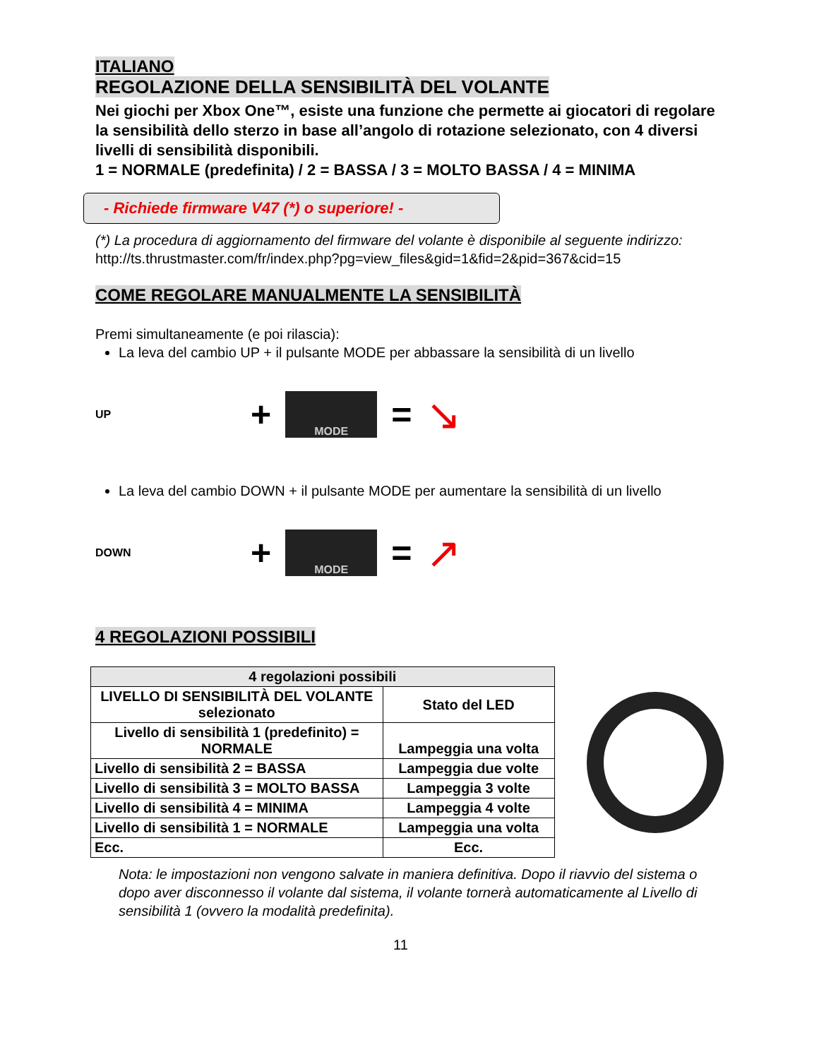ITALIANO
REGOLAZIONE DELLA SENSIBILITÀ DEL VOLANTE
Nei giochi per Xbox One™, esiste una funzione che permette ai giocatori di regolare la sensibilità dello sterzo in base all’angolo di rotazione selezionato, con 4 diversi livelli di sensibilità disponibili.
1 = NORMALE (predefinita) / 2 = BASSA / 3 = MOLTO BASSA / 4 = MINIMA
- Richiede firmware V47 (*) o superiore! -
(*) La procedura di aggiornamento del firmware del volante è disponibile al seguente indirizzo:
http://ts.thrustmaster.com/fr/index.php?pg=view_files&gid=1&fid=2&pid=367&cid=15
COME REGOLARE MANUALMENTE LA SENSIBILITÀ
Premi simultaneamente (e poi rilascia):
La leva del cambio UP + il pulsante MODE per abbassare la sensibilità di un livello
UP +
MODE
= ↘
La leva del cambio DOWN + il pulsante MODE per aumentare la sensibilità di un livello
DOWN +
MODE
= ↗
4 REGOLAZIONI POSSIBILI
| 4 regolazioni possibili | |
| --- | --- |
| LIVELLO DI SENSIBILITÀ DEL VOLANTE selezionato | Stato del LED |
| Livello di sensibilità 1 (predefinito) = NORMALE | Lampeggia una volta |
| Livello di sensibilità 2 = BASSA | Lampeggia due volte |
| Livello di sensibilità 3 = MOLTO BASSA | Lampeggia 3 volte |
| Livello di sensibilità 4 = MINIMA | Lampeggia 4 volte |
| Livello di sensibilità 1 = NORMALE | Lampeggia una volta |
| Ecc. | Ecc. |
Nota: le impostazioni non vengono salvate in maniera definitiva. Dopo il riavvio del sistema o dopo aver disconnesso il volante dal sistema, il volante tornerà automaticamente al Livello di sensibilità 1 (ovvero la modalità predefinita).
11